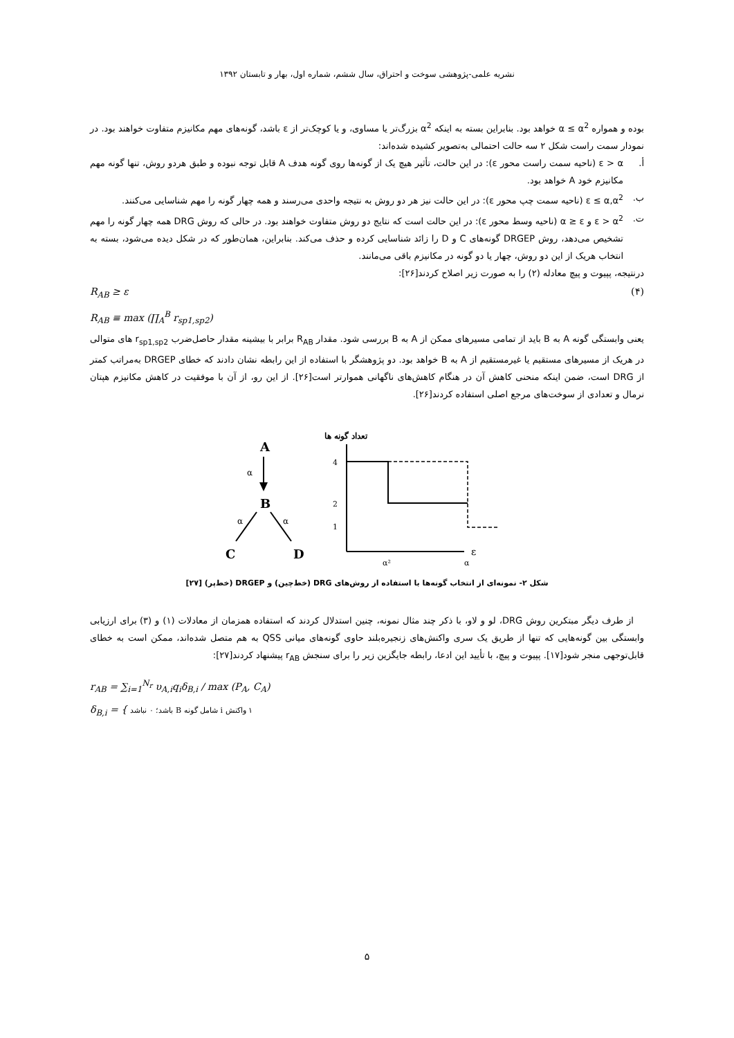نشریه علمی-پژوهشی سوخت و احتراق، سال ششم، شماره اول، بهار و تابستان ۱۳۹۲
بوده و همواره α ≤ α<sup>2</sup> خواهد بود. بنابراین بسته به اینکه α<sup>2</sup> بزرگ‌تر یا مساوی، و یا کوچک‌تر از ε باشد، گونه‌های مهم مکانیزم متفاوت خواهند بود. در نمودار سمت راست شکل ۲ سه حالت احتمالی به‌تصویر کشیده شده‌اند:
أ. ε > α (ناحیه سمت راست محور ε): در این حالت، تأثیر هیچ یک از گونه‌ها روی گونه هدف A قابل توجه نبوده و طبق هردو روش، تنها گونه مهم مکانیزم خود A خواهد بود.
ب. ε ≤ α,α<sup>2</sup> (ناحیه سمت چپ محور ε): در این حالت نیز هر دو روش به نتیجه واحدی می‌رسند و همه چهار گونه را مهم شناسایی می‌کنند.
ت. ε > α<sup>2</sup> و α ≥ ε (ناحیه وسط محور ε): در این حالت است که نتایج دو روش متفاوت خواهند بود. در حالی که روش DRG همه چهار گونه را مهم تشخیص می‌دهد، روش DRGEP گونه‌های C و D را زائد شناسایی کرده و حذف می‌کند. بنابراین، همان‌طور که در شکل دیده می‌شود، بسته به انتخاب هریک از این دو روش، چهار یا دو گونه در مکانیزم باقی می‌مانند.
درنتیجه، پپیوت و پیچ معادله (۲) را به صورت زیر اصلاح کردند[۲۶]:
R<sub>AB</sub> ≥ ε (۴)
R<sub>AB</sub> ≡ max (∏<sub>A</sub><sup>B</sup> r<sub>sp1,sp2</sub>)
یعنی وابستگی گونه A به B باید از تمامی مسیرهای ممکن از A به B بررسی شود. مقدار R<sub>AB</sub> برابر با بیشینه مقدار حاصل‌ضرب r<sub>sp1,sp2</sub> های متوالی در هریک از مسیرهای مستقیم یا غیرمستقیم از A به B خواهد بود. دو پژوهشگر با استفاده از این رابطه نشان دادند که خطای DRGEP به‌مراتب کمتر از DRG است، ضمن اینکه منحنی کاهش آن در هنگام کاهش‌های ناگهانی هموارتر است[۲۶]. از این رو، از آن با موفقیت در کاهش مکانیزم هپتان نرمال و تعدادی از سوخت‌های مرجع اصلی استفاده کردند[۲۶].
A
α
B
α
α
C
D
تعداد گونه ها
ε
4
2
1
α²
α
شکل ۲- نمونه‌ای از انتخاب گونه‌ها با استفاده از روش‌های DRG (خط‌چین) و DRGEP (خط‌پر) [۲۷]
از طرف دیگر مبتکرین روش DRG، لو و لاو، با ذکر چند مثال نمونه، چنین استدلال کردند که استفاده همزمان از معادلات (۱) و (۳) برای ارزیابی وابستگی بین گونه‌هایی که تنها از طریق یک سری واکنش‌های زنجیره‌بلند حاوی گونه‌های میانی QSS به هم متصل شده‌اند، ممکن است به خطای قابل‌توجهی منجر شود[۱۷]. پپیوت و پیچ، با تأیید این ادعا، رابطه جایگزین زیر را برای سنجش r<sub>AB</sub> پیشنهاد کردند[۲۷]:
r<sub>AB</sub> = ∑<sub>i=1</sub><sup>N<sub>r</sub></sup> υ<sub>A,i</sub>q<sub>i</sub>δ<sub>B,i</sub> / max (P<sub>A</sub>, C<sub>A</sub>)
δ<sub>B,i</sub> = { ۱ واکنش i شامل گونه B باشد؛ ۰ نباشد
۵